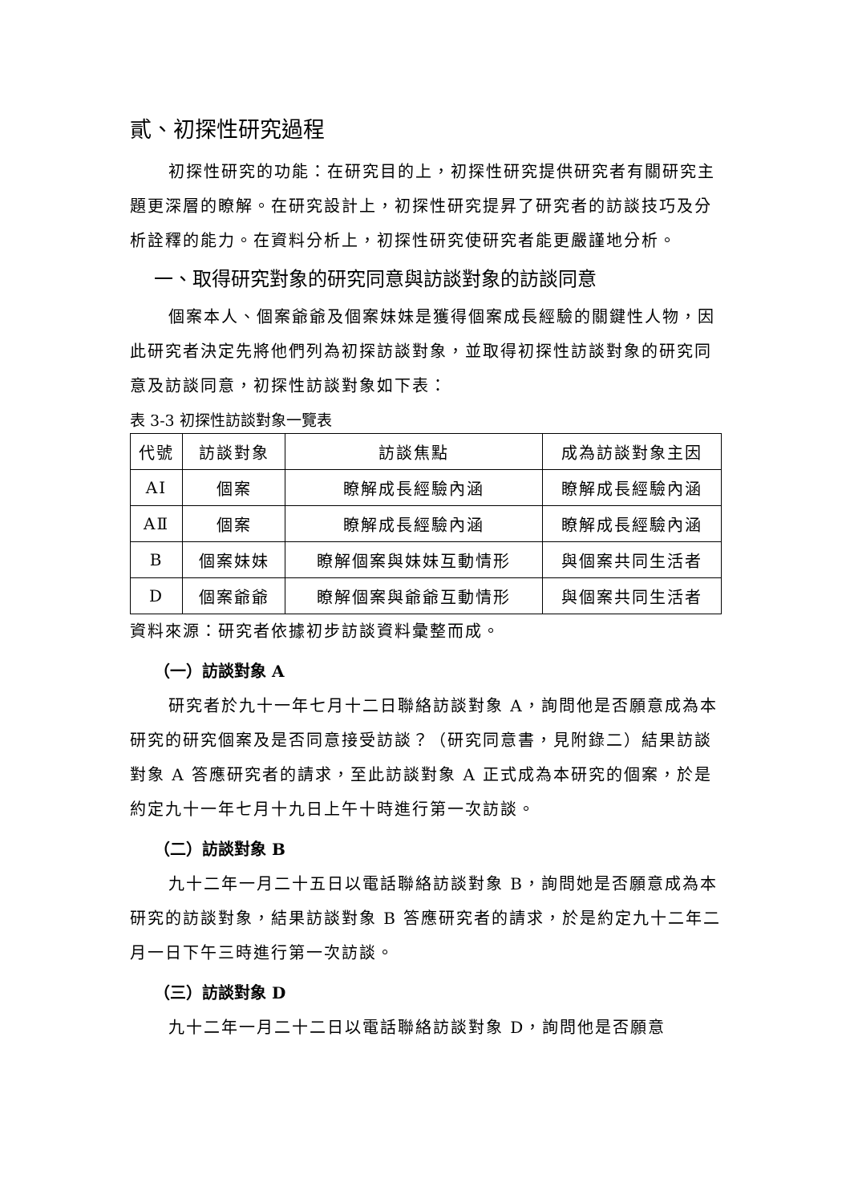貳、初探性研究過程
初探性研究的功能：在研究目的上，初探性研究提供研究者有關研究主題更深層的瞭解。在研究設計上，初探性研究提昇了研究者的訪談技巧及分析詮釋的能力。在資料分析上，初探性研究使研究者能更嚴謹地分析。
一、取得研究對象的研究同意與訪談對象的訪談同意
個案本人、個案爺爺及個案妹妹是獲得個案成長經驗的關鍵性人物，因此研究者決定先將他們列為初探訪談對象，並取得初探性訪談對象的研究同意及訪談同意，初探性訪談對象如下表：
表 3-3 初探性訪談對象一覽表
| 代號 | 訪談對象 | 訪談焦點 | 成為訪談對象主因 |
| --- | --- | --- | --- |
| AⅠ | 個案 | 瞭解成長經驗內涵 | 瞭解成長經驗內涵 |
| AⅡ | 個案 | 瞭解成長經驗內涵 | 瞭解成長經驗內涵 |
| B | 個案妹妹 | 瞭解個案與妹妹互動情形 | 與個案共同生活者 |
| D | 個案爺爺 | 瞭解個案與爺爺互動情形 | 與個案共同生活者 |
資料來源：研究者依據初步訪談資料彙整而成。
（一）訪談對象 A
研究者於九十一年七月十二日聯絡訪談對象 A，詢問他是否願意成為本研究的研究個案及是否同意接受訪談？（研究同意書，見附錄二）結果訪談對象 A 答應研究者的請求，至此訪談對象 A 正式成為本研究的個案，於是約定九十一年七月十九日上午十時進行第一次訪談。
（二）訪談對象 B
九十二年一月二十五日以電話聯絡訪談對象 B，詢問她是否願意成為本研究的訪談對象，結果訪談對象 B 答應研究者的請求，於是約定九十二年二月一日下午三時進行第一次訪談。
（三）訪談對象 D
九十二年一月二十二日以電話聯絡訪談對象 D，詢問他是否願意